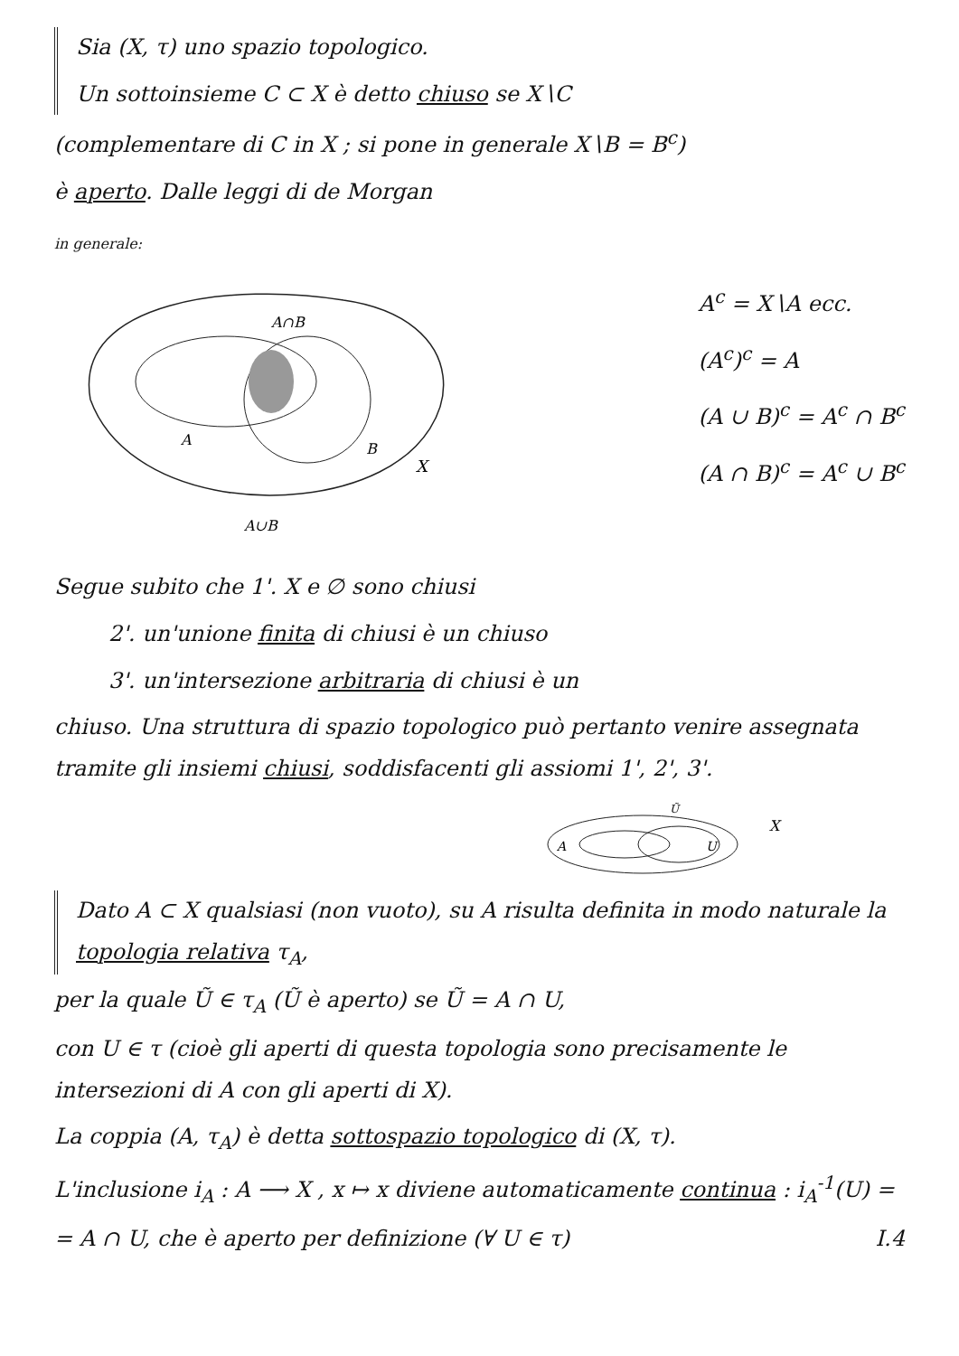Sia (X, τ) uno spazio topologico.
Un sottoinsieme C ⊂ X è detto chiuso se X∖C
(complementare di C in X ; si pone in generale X∖B = B<sup>c</sup>)
è aperto. Dalle leggi di de Morgan
in generale:
A∩B
A
B
X
A∪B
A<sup>c</sup> = X∖A ecc.
(A<sup>c</sup>)<sup>c</sup> = A
(A ∪ B)<sup>c</sup> = A<sup>c</sup> ∩ B<sup>c</sup>
(A ∩ B)<sup>c</sup> = A<sup>c</sup> ∪ B<sup>c</sup>
Segue subito che 1'. X e ∅ sono chiusi
2'. un'unione finita di chiusi è un chiuso
3'. un'intersezione arbitraria di chiusi è un
chiuso. Una struttura di spazio topologico può pertanto venire assegnata tramite gli insiemi chiusi, soddisfacenti gli assiomi 1', 2', 3'.
A
U
Ũ
X
Dato A ⊂ X qualsiasi (non vuoto), su A risulta definita in modo naturale la topologia relativa τ<sub>A</sub>,
per la quale Ũ ∈ τ<sub>A</sub> (Ũ è aperto) se Ũ = A ∩ U,
con U ∈ τ (cioè gli aperti di questa topologia sono precisamente le intersezioni di A con gli aperti di X).
La coppia (A, τ<sub>A</sub>) è detta sottospazio topologico di (X, τ).
L'inclusione i<sub>A</sub> : A ⟶ X , x ↦ x diviene automaticamente continua : i<sub>A</sub><sup>-1</sup>(U) =
= A ∩ U, che è aperto per definizione (∀ U ∈ τ) I.4